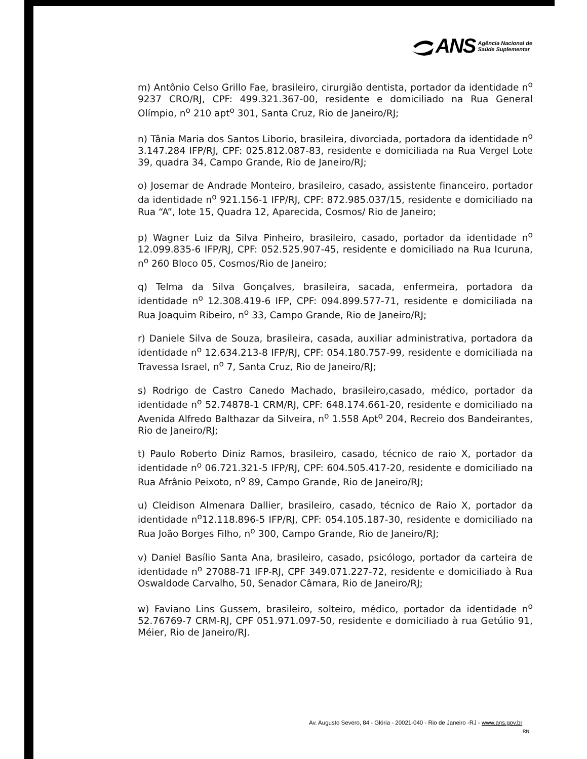ANS Agência Nacional de
Saúde Suplementar
m) Antônio Celso Grillo Fae, brasileiro, cirurgião dentista, portador da identidade n<sup>o</sup> 9237 CRO/RJ, CPF: 499.321.367-00, residente e domiciliado na Rua General Olímpio, n<sup>o</sup> 210 apt<sup>o</sup> 301, Santa Cruz, Rio de Janeiro/RJ;
n) Tânia Maria dos Santos Liborio, brasileira, divorciada, portadora da identidade n<sup>o</sup> 3.147.284 IFP/RJ, CPF: 025.812.087-83, residente e domiciliada na Rua Vergel Lote 39, quadra 34, Campo Grande, Rio de Janeiro/RJ;
o) Josemar de Andrade Monteiro, brasileiro, casado, assistente financeiro, portador da identidade n<sup>o</sup> 921.156-1 IFP/RJ, CPF: 872.985.037/15, residente e domiciliado na Rua “A”, lote 15, Quadra 12, Aparecida, Cosmos/ Rio de Janeiro;
p) Wagner Luiz da Silva Pinheiro, brasileiro, casado, portador da identidade n<sup>o</sup> 12.099.835-6 IFP/RJ, CPF: 052.525.907-45, residente e domiciliado na Rua Icuruna, n<sup>o</sup> 260 Bloco 05, Cosmos/Rio de Janeiro;
q) Telma da Silva Gonçalves, brasileira, sacada, enfermeira, portadora da identidade n<sup>o</sup> 12.308.419-6 IFP, CPF: 094.899.577-71, residente e domiciliada na Rua Joaquim Ribeiro, n<sup>o</sup> 33, Campo Grande, Rio de Janeiro/RJ;
r) Daniele Silva de Souza, brasileira, casada, auxiliar administrativa, portadora da identidade n<sup>o</sup> 12.634.213-8 IFP/RJ, CPF: 054.180.757-99, residente e domiciliada na Travessa Israel, n<sup>o</sup> 7, Santa Cruz, Rio de Janeiro/RJ;
s) Rodrigo de Castro Canedo Machado, brasileiro,casado, médico, portador da identidade n<sup>o</sup> 52.74878-1 CRM/RJ, CPF: 648.174.661-20, residente e domiciliado na Avenida Alfredo Balthazar da Silveira, n<sup>o</sup> 1.558 Apt<sup>o</sup> 204, Recreio dos Bandeirantes, Rio de Janeiro/RJ;
t) Paulo Roberto Diniz Ramos, brasileiro, casado, técnico de raio X, portador da identidade n<sup>o</sup> 06.721.321-5 IFP/RJ, CPF: 604.505.417-20, residente e domiciliado na Rua Afrânio Peixoto, n<sup>o</sup> 89, Campo Grande, Rio de Janeiro/RJ;
u) Cleidison Almenara Dallier, brasileiro, casado, técnico de Raio X, portador da identidade n<sup>o</sup>12.118.896-5 IFP/RJ, CPF: 054.105.187-30, residente e domiciliado na Rua João Borges Filho, n<sup>o</sup> 300, Campo Grande, Rio de Janeiro/RJ;
v) Daniel Basílio Santa Ana, brasileiro, casado, psicólogo, portador da carteira de identidade n<sup>o</sup> 27088-71 IFP-RJ, CPF 349.071.227-72, residente e domiciliado à Rua Oswaldode Carvalho, 50, Senador Câmara, Rio de Janeiro/RJ;
w) Faviano Lins Gussem, brasileiro, solteiro, médico, portador da identidade n<sup>o</sup> 52.76769-7 CRM-RJ, CPF 051.971.097-50, residente e domiciliado à rua Getúlio 91, Méier, Rio de Janeiro/RJ.
Av. Augusto Severo, 84 - Glória - 20021-040 - Rio de Janeiro -RJ - www.ans.gov.br
RN